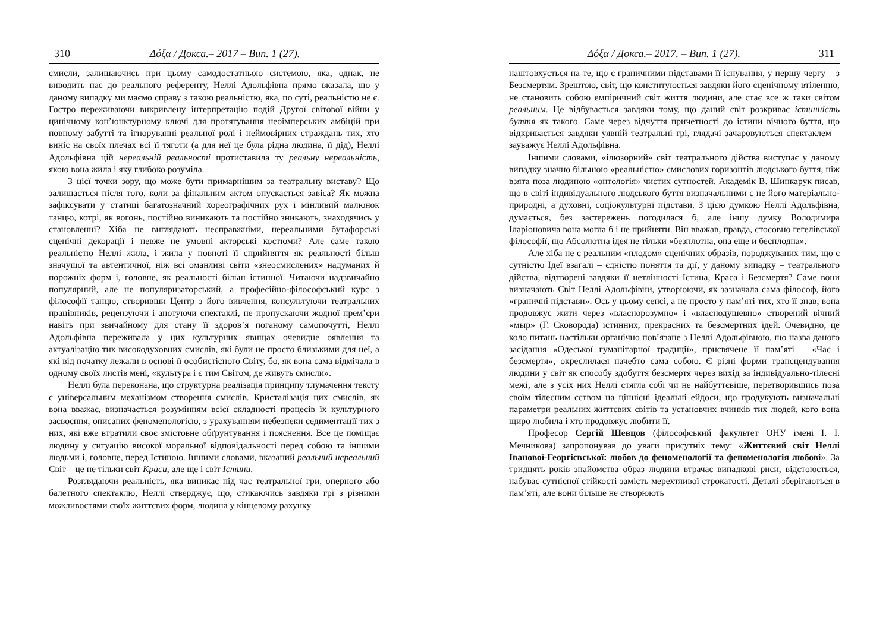310 Δόξα / Докса.– 2017 – Вип. 1 (27).
смисли, залишаючись при цьому самодостатньою системою, яка, однак, не виводить нас до реального референту, Неллі Адольфівна прямо вказала, що у даному випадку ми маємо справу з такою реальністю, яка, по суті, реальністю не є. Гостро переживаючи викривлену інтерпретацію подій Другої світової війни у цинічному кон’юнктурному ключі для протягування неоімперських амбіцій при повному забутті та ігноруванні реальної ролі і неймовірних страждань тих, хто виніс на своїх плечах всі її тяготи (а для неї це була рідна людина, її дід), Неллі Адольфівна цій нереальній реальності протиставила ту реальну нереальність, якою вона жила і яку глибоко розуміла.
З цієї точки зору, що може бути примарнішим за театральну виставу? Що залишається після того, коли за фінальним актом опускається завіса? Як можна зафіксувати у статиці багатозначний хореографічних рух і мінливий малюнок танцю, котрі, як вогонь, постійно виникають та постійно зникають, знаходячись у становленні? Хіба не виглядають несправжніми, нереальними бутафорські сценічні декорації і невже не умовні акторські костюми? Але саме такою реальністю Неллі жила, і жила у повноті її сприйняття як реальності більш значущої та автентичної, ніж всі оманливі світи «знеосмислених» надуманих й порожніх форм і, головне, як реальності більш істинної. Читаючи надзвичайно популярний, але не популяризаторський, а професійно-філософський курс з філософії танцю, створивши Центр з його вивчення, консультуючи театральних працівників, рецензуючи і анотуючи спектаклі, не пропускаючи жодної прем’єри навіть при звичайному для стану її здоров’я поганому самопочутті, Неллі Адольфівна переживала у цих культурних явищах очевидне оявлення та актуалізацію тих високодуховних смислів, які були не просто близькими для неї, а які від початку лежали в основі її особистісного Світу, бо, як вона сама відмічала в одному своїх листів мені, «культура і є тим Світом, де живуть смисли».
Неллі була переконана, що структурна реалізація принципу тлумачення тексту є універсальним механізмом створення смислів. Кристалізація цих смислів, як вона вважає, визначається розумінням всієї складності процесів їх культурного засвоєння, описаних феноменологією, з урахуванням небезпеки седиментації тих з них, які вже втратили своє змістовне обґрунтування і пояснення. Все це поміщає людину у ситуацію високої моральної відповідальності перед собою та іншими людьми і, головне, перед Істиною. Іншими словами, вказаний реальний нереальний Світ – це не тільки світ Краси, але ще і світ Істини.
Розглядаючи реальність, яка виникає під час театральної гри, оперного або балетного спектаклю, Неллі стверджує, що, стикаючись завдяки грі з різними можливостями своїх життєвих форм, людина у кінцевому рахунку
Δόξα / Докса.– 2017. – Вип. 1 (27). 311
наштовхується на те, що є граничними підставами її існування, у першу чергу – з Безсмертям. Зрештою, світ, що конституюється завдяки його сценічному втіленню, не становить собою емпіричний світ життя людини, але стає все ж таки світом реальним. Це відбувається завдяки тому, що даний світ розкриває істинність буття як такого. Саме через відчуття причетності до істини вічного буття, що відкривається завдяки уявній театральні грі, глядачі зачаровуються спектаклем – зауважує Неллі Адольфівна.
Іншими словами, «ілюзорний» світ театрального дійства виступає у даному випадку значно більшою «реальністю» смислових горизонтів людського буття, ніж взята поза людиною «онтологія» чистих сутностей. Академік В. Шинкарук писав, що в світі індивідуального людського буття визначальними є не його матеріально-природні, а духовні, соціокультурні підстави. З цією думкою Неллі Адольфівна, думається, без застережень погодилася б, але іншу думку Володимира Іларіоновича вона могла б і не прийняти. Він вважав, правда, стосовно гегелівської філософії, що Абсолютна ідея не тільки «безплотна, она еще и бесплодна».
Але хіба не є реальним «плодом» сценічних образів, породжуваних тим, що є сутністю Ідеї взагалі – єдністю поняття та дії, у даному випадку – театрального дійства, відтворені завдяки її нетлінності Істина, Краса і Безсмертя? Саме вони визначають Світ Неллі Адольфівни, утворюючи, як зазначала сама філософ, його «граничні підстави». Ось у цьому сенсі, а не просто у пам’яті тих, хто її знав, вона продовжує жити через «власнорозумно» і «власнодушевно» створений вічний «мыр» (Г. Сковорода) істинних, прекрасних та безсмертних ідей. Очевидно, це коло питань настільки органічно пов’язане з Неллі Адольфівною, що назва даного засідання «Одеської гуманітарної традиції», присвячене її пам’яті – «Час і безсмертя», окреслилася начебто сама собою. Є різні форми трансцендування людини у світ як способу здобуття безсмертя через вихід за індивідуально-тілесні межі, але з усіх них Неллі стягла собі чи не найбуттєвіше, перетворившись поза своїм тілесним єством на ціннісні ідеальні ейдоси, що продукують визначальні параметри реальних життєвих світів та установчих вчинків тих людей, кого вона щиро любила і хто продовжує любити її.
Професор Сергій Шевцов (філософський факультет ОНУ імені І. І. Мечникова) запропонував до уваги присутніх тему: «Життєвий світ Неллі Іванової-Георгієвської: любов до феноменології та феноменологія любові». За тридцять років знайомства образ людини втрачає випадкові риси, відстоюється, набуває сутнісної стійкості замість мерехтливої строкатості. Деталі зберігаються в пам’яті, але вони більше не створюють